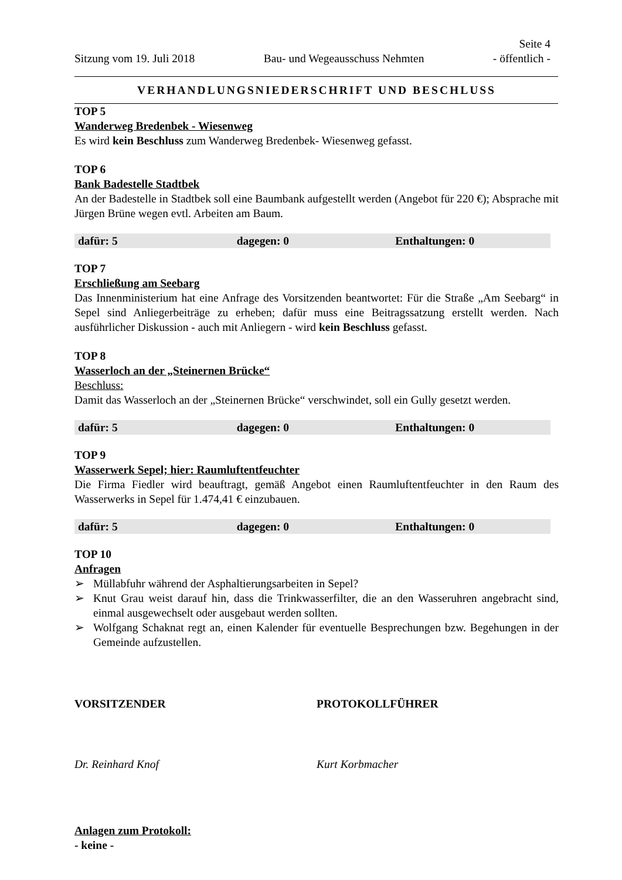Seite 4
Sitzung vom 19. Juli 2018 Bau- und Wegeausschuss Nehmten - öffentlich -
VERHANDLUNGSNIEDERSCHRIFT UND BESCHLUSS
TOP 5
Wanderweg Bredenbek - Wiesenweg
Es wird kein Beschluss zum Wanderweg Bredenbek- Wiesenweg gefasst.
TOP 6
Bank Badestelle Stadtbek
An der Badestelle in Stadtbek soll eine Baumbank aufgestellt werden (Angebot für 220 €); Absprache mit Jürgen Brüne wegen evtl. Arbeiten am Baum.
| dafür: 5 | dagegen: 0 | Enthaltungen: 0 |
TOP 7
Erschließung am Seebarg
Das Innenministerium hat eine Anfrage des Vorsitzenden beantwortet: Für die Straße „Am Seebarg“ in Sepel sind Anliegerbeiträge zu erheben; dafür muss eine Beitragssatzung erstellt werden. Nach ausführlicher Diskussion - auch mit Anliegern - wird kein Beschluss gefasst.
TOP 8
Wasserloch an der „Steinernen Brücke“
Beschluss:
Damit das Wasserloch an der „Steinernen Brücke“ verschwindet, soll ein Gully gesetzt werden.
| dafür: 5 | dagegen: 0 | Enthaltungen: 0 |
TOP 9
Wasserwerk Sepel; hier: Raumluftentfeuchter
Die Firma Fiedler wird beauftragt, gemäß Angebot einen Raumluftentfeuchter in den Raum des Wasserwerks in Sepel für 1.474,41 € einzubauen.
| dafür: 5 | dagegen: 0 | Enthaltungen: 0 |
TOP 10
Anfragen
➢ Müllabfuhr während der Asphaltierungsarbeiten in Sepel?
➢ Knut Grau weist darauf hin, dass die Trinkwasserfilter, die an den Wasseruhren angebracht sind, einmal ausgewechselt oder ausgebaut werden sollten.
➢ Wolfgang Schaknat regt an, einen Kalender für eventuelle Besprechungen bzw. Begehungen in der Gemeinde aufzustellen.
VORSITZENDER PROTOKOLLFÜHRER
Dr. Reinhard Knof Kurt Korbmacher
Anlagen zum Protokoll:
- keine -